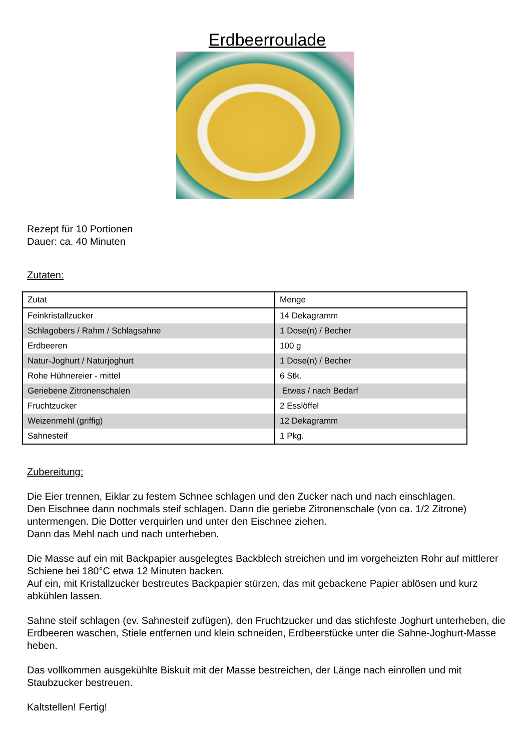Erdbeerroulade
Rezept für 10 Portionen
Dauer: ca. 40 Minuten
Zutaten:
| Zutat | Menge |
| --- | --- |
| Feinkristallzucker | 14 Dekagramm |
| Schlagobers / Rahm / Schlagsahne | 1 Dose(n) / Becher |
| Erdbeeren | 100 g |
| Natur-Joghurt / Naturjoghurt | 1 Dose(n) / Becher |
| Rohe Hühnereier - mittel | 6 Stk. |
| Geriebene Zitronenschalen | Etwas / nach Bedarf |
| Fruchtzucker | 2 Esslöffel |
| Weizenmehl (griffig) | 12 Dekagramm |
| Sahnesteif | 1 Pkg. |
Zubereitung:
Die Eier trennen, Eiklar zu festem Schnee schlagen und den Zucker nach und nach einschlagen.
Den Eischnee dann nochmals steif schlagen. Dann die geriebe Zitronenschale (von ca. 1/2 Zitrone) untermengen. Die Dotter verquirlen und unter den Eischnee ziehen.
Dann das Mehl nach und nach unterheben.
Die Masse auf ein mit Backpapier ausgelegtes Backblech streichen und im vorgeheizten Rohr auf mittlerer Schiene bei 180°C etwa 12 Minuten backen.
Auf ein, mit Kristallzucker bestreutes Backpapier stürzen, das mit gebackene Papier ablösen und kurz abkühlen lassen.
Sahne steif schlagen (ev. Sahnesteif zufügen), den Fruchtzucker und das stichfeste Joghurt unterheben, die Erdbeeren waschen, Stiele entfernen und klein schneiden, Erdbeerstücke unter die Sahne-Joghurt-Masse heben.
Das vollkommen ausgekühlte Biskuit mit der Masse bestreichen, der Länge nach einrollen und mit Staubzucker bestreuen.
Kaltstellen! Fertig!